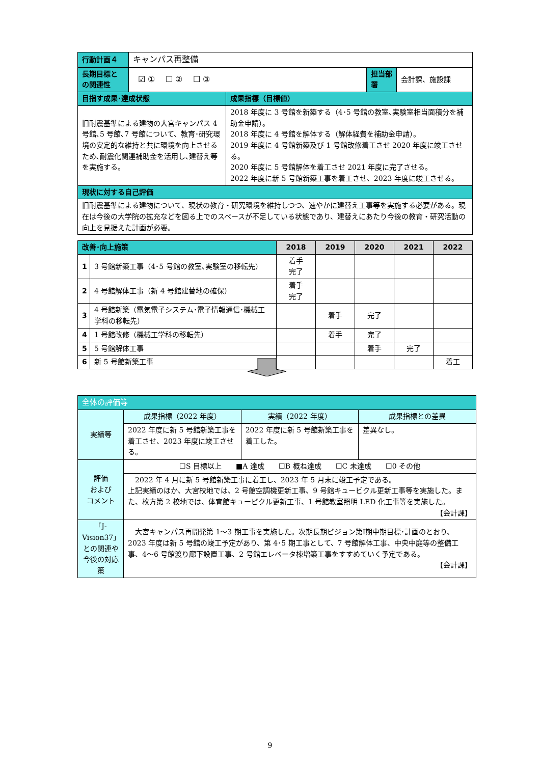| 行動計画４ | キャンパス再整備 | | | |
| 長期目標との関連性 | ☑ ① ☐ ② ☐ ③ | | 担当部署 | 会計課、施設課 |
| 目指す成果･達成状態 | | 成果指標（目標値） | | |
| 旧耐震基準による建物の大宮キャンパス 4 号館､5 号館､7 号館について、教育･研究環境の安定的な維持と共に環境を向上させるため､耐震化関連補助金を活用し､建替え等を実施する。 | | 2018 年度に 3 号館を新築する（4･5 号館の教室､実験室相当面積分を補助金申請）。 2018 年度に 4 号館を解体する（解体経費を補助金申請）。 2019 年度に 4 号館新築及び 1 号館改修着工させ 2020 年度に竣工させる。 2020 年度に 5 号館解体を着工させ 2021 年度に完了させる。 2022 年度に新 5 号館新築工事を着工させ、2023 年度に竣工させる。 | | |
| 現状に対する自己評価 | | | | |
| 旧耐震基準による建物について、現状の教育・研究環境を維持しつつ、速やかに建替え工事等を実施する必要がある。現在は今後の大学院の拡充などを図る上でのスペースが不足している状態であり、建替えにあたり今後の教育・研究活動の向上を見据えた計画が必要。 | | | | |
| 改善･向上施策 | | 2018 | 2019 | 2020 | 2021 | 2022 |
| 1 | 3 号館新築工事（4･5 号館の教室､実験室の移転先） | 着手 完了 | | | | |
| 2 | 4 号館解体工事（新 4 号館建替地の確保） | 着手 完了 | | | | |
| 3 | 4 号館新築（電気電子システム･電子情報通信･機械工学科の移転先） | | 着手 | 完了 | | |
| 4 | 1 号館改修（機械工学科の移転先） | | 着手 | 完了 | | |
| 5 | 5 号館解体工事 | | | 着手 | 完了 | |
| 6 | 新 5 号館新築工事 | | | | | 着工 |
| 全体の評価等 | | | |
| 実績等 | 成果指標（2022 年度） | 実績（2022 年度） | 成果指標との差異 |
| | 2022 年度に新 5 号館新築工事を着工させ、2023 年度に竣工させる。 | 2022 年度に新 5 号館新築工事を着工した。 | 差異なし。 |
| 評価 および コメント | ☐S 目標以上 ■A 達成 ☐B 概ね達成 ☐C 未達成 ☐0 その他 | | |
| | 2022 年 4 月に新 5 号館新築工事に着工し、2023 年 5 月末に竣工予定である。 上記実績のほか、大宮校地では、2 号館空調機更新工事、9 号館キュービクル更新工事等を実施した。また、枚方第 2 校地では、体育館キュービクル更新工事、1 号館教室照明 LED 化工事等を実施した。 【会計課】 | | |
| 「J-Vision37」との関連や今後の対応策 | 大宮キャンパス再開発第 1～3 期工事を実施した。次期長期ビジョン第Ⅰ期中期目標･計画のとおり、2023 年度は新 5 号館の竣工予定があり、第 4･5 期工事として、7 号館解体工事、中央中庭等の整備工事、4～6 号館渡り廊下設置工事、2 号館エレベータ棟増築工事をすすめていく予定である。 【会計課】 | | |
9